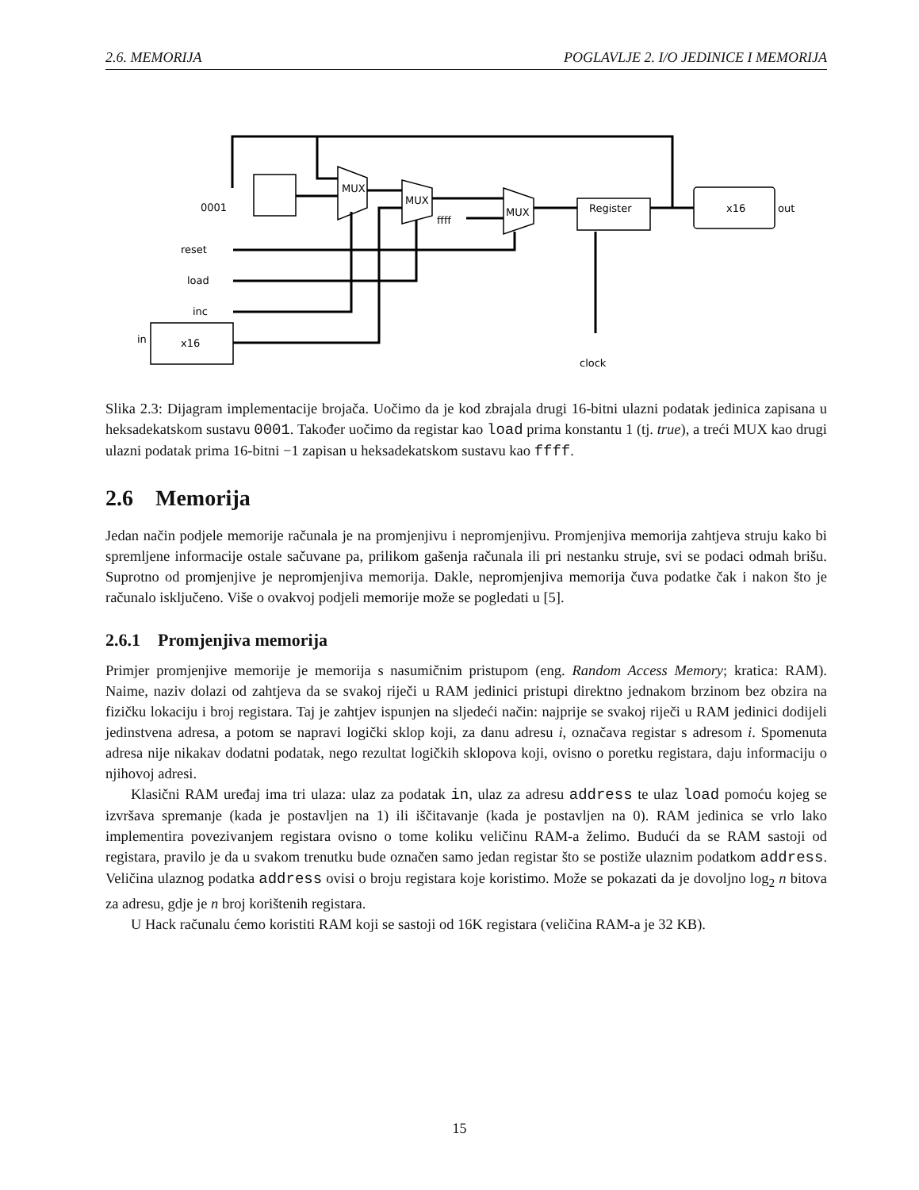2.6. MEMORIJA POGLAVLJE 2. I/O JEDINICE I MEMORIJA
0001
reset
load
inc
in
x16
ffff
Register
x16
out
clock
MUX
MUX
MUX
Slika 2.3: Dijagram implementacije brojača. Uočimo da je kod zbrajala drugi 16-bitni ulazni podatak jedinica zapisana u heksadekatskom sustavu 0001. Također uočimo da registar kao load prima konstantu 1 (tj. true), a treći MUX kao drugi ulazni podatak prima 16-bitni −1 zapisan u heksadekatskom sustavu kao ffff.
2.6 Memorija
Jedan način podjele memorije računala je na promjenjivu i nepromjenjivu. Promjenjiva memorija zahtjeva struju kako bi spremljene informacije ostale sačuvane pa, prilikom gašenja računala ili pri nestanku struje, svi se podaci odmah brišu. Suprotno od promjenjive je nepromjenjiva memorija. Dakle, nepromjenjiva memorija čuva podatke čak i nakon što je računalo isključeno. Više o ovakvoj podjeli memorije može se pogledati u [5].
2.6.1 Promjenjiva memorija
Primjer promjenjive memorije je memorija s nasumičnim pristupom (eng. Random Access Memory; kratica: RAM). Naime, naziv dolazi od zahtjeva da se svakoj riječi u RAM jedinici pristupi direktno jednakom brzinom bez obzira na fizičku lokaciju i broj registara. Taj je zahtjev ispunjen na sljedeći način: najprije se svakoj riječi u RAM jedinici dodijeli jedinstvena adresa, a potom se napravi logički sklop koji, za danu adresu i, označava registar s adresom i. Spomenuta adresa nije nikakav dodatni podatak, nego rezultat logičkih sklopova koji, ovisno o poretku registara, daju informaciju o njihovoj adresi.
Klasični RAM uređaj ima tri ulaza: ulaz za podatak in, ulaz za adresu address te ulaz load pomoću kojeg se izvršava spremanje (kada je postavljen na 1) ili iščitavanje (kada je postavljen na 0). RAM jedinica se vrlo lako implementira povezivanjem registara ovisno o tome koliku veličinu RAM-a želimo. Budući da se RAM sastoji od registara, pravilo je da u svakom trenutku bude označen samo jedan registar što se postiže ulaznim podatkom address. Veličina ulaznog podatka address ovisi o broju registara koje koristimo. Može se pokazati da je dovoljno log<sub>2</sub> n bitova za adresu, gdje je n broj korištenih registara.
U Hack računalu ćemo koristiti RAM koji se sastoji od 16K registara (veličina RAM-a je 32 KB).
15